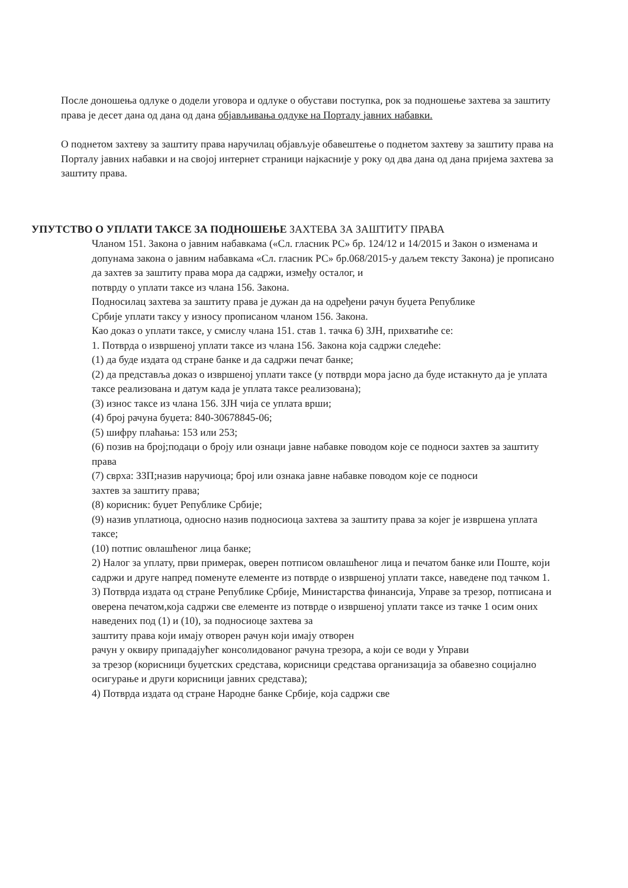После доношења одлуке о додели уговора и одлуке о обустави поступка, рок за подношење захтева за заштиту права је десет дана од дана од дана објављивања одлуке на Порталу јавних набавки.
О поднетом захтеву за заштиту права наручилац објављује обавештење о поднетом захтеву за заштиту права на Порталу јавних набавки и на својој интернет страници најкасније у року од два дана од дана пријема захтева за заштиту права.
УПУТСТВО О УПЛАТИ ТАКСЕ ЗА ПОДНОШЕЊЕ ЗАХТЕВА ЗА ЗАШТИТУ ПРАВА
Чланом 151. Закона о јавним набавкама («Сл. гласник РС» бр. 124/12 и 14/2015 и Закон о изменама и допунама закона о јавним набавкама «Сл. гласник РС» бр.068/2015-у даљем тексту Закона) је прописано да захтев за заштиту права мора да садржи, између осталог, и
потврду о уплати таксе из члана 156. Закона.
Подносилац захтева за заштиту права је дужан да на одређени рачун буџета Републике
Србије уплати таксу у износу прописаном чланом 156. Закона.
Као доказ о уплати таксе, у смислу члана 151. став 1. тачка 6) ЗЈН, прихватиће се:
1. Потврда о извршеној уплати таксе из члана 156. Закона која садржи следеће:
(1) да буде издата од стране банке и да садржи печат банке;
(2) да представља доказ о извршеној уплати таксе (у потврди мора јасно да буде истакнуто да је уплата таксе реализована и датум када је уплата таксе реализована);
(3) износ таксе из члана 156. ЗЈН чија се уплата врши;
(4) број рачуна буџета: 840-30678845-06;
(5) шифру плаћања: 153 или 253;
(6) позив на број;подаци о броју или ознаци јавне набавке поводом које се подноси захтев за заштиту права
(7) сврха: ЗЗП;назив наручиоца; број или ознака јавне набавке поводом које се подноси
захтев за заштиту права;
(8) корисник: буџет Републике Србије;
(9) назив уплатиоца, односно назив подносиоца захтева за заштиту права за којег је извршена уплата таксе;
(10) потпис овлашћеног лица банке;
2) Налог за уплату, први примерак, оверен потписом овлашћеног лица и печатом банке или Поште, који садржи и друге напред поменуте елементе из потврде о извршеној уплати таксе, наведене под тачком 1.
3) Потврда издата од стране Републике Србије, Министарства финансија, Управе за трезор, потписана и оверена печатом,која садржи све елементе из потврде о извршеној уплати таксе из тачке 1 осим оних наведених под (1) и (10), за подносиоце захтева за
заштиту права који имају отворен рачун који имају отворен
рачун у оквиру припадајућег консолидованог рачуна трезора, а који се води у Управи
за трезор (корисници буџетских средстава, корисници средстава организација за обавезно социјално осигурање и други корисници јавних средстава);
4) Потврда издата од стране Народне банке Србије, која садржи све